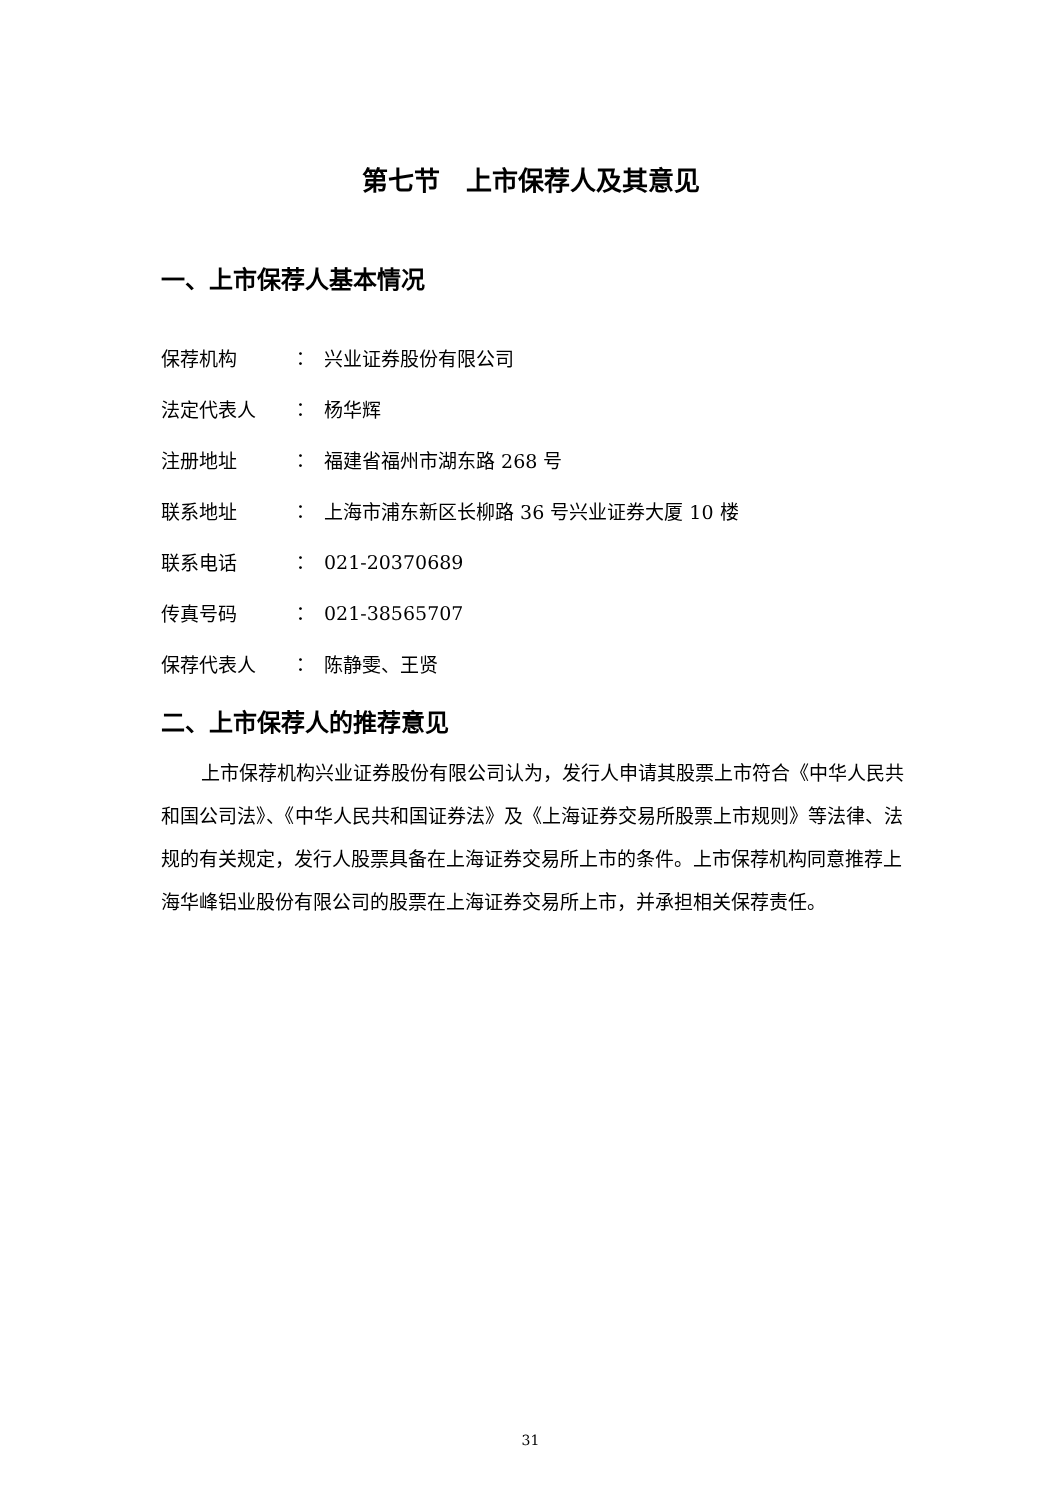第七节　上市保荐人及其意见
一、上市保荐人基本情况
保荐机构 ： 兴业证券股份有限公司
法定代表人 ： 杨华辉
注册地址 ： 福建省福州市湖东路 268 号
联系地址 ： 上海市浦东新区长柳路 36 号兴业证券大厦 10 楼
联系电话 ： 021-20370689
传真号码 ： 021-38565707
保荐代表人 ： 陈静雯、王贤
二、上市保荐人的推荐意见
上市保荐机构兴业证券股份有限公司认为，发行人申请其股票上市符合《中华人民共和国公司法》、《中华人民共和国证券法》及《上海证券交易所股票上市规则》等法律、法规的有关规定，发行人股票具备在上海证券交易所上市的条件。上市保荐机构同意推荐上海华峰铝业股份有限公司的股票在上海证券交易所上市，并承担相关保荐责任。
31